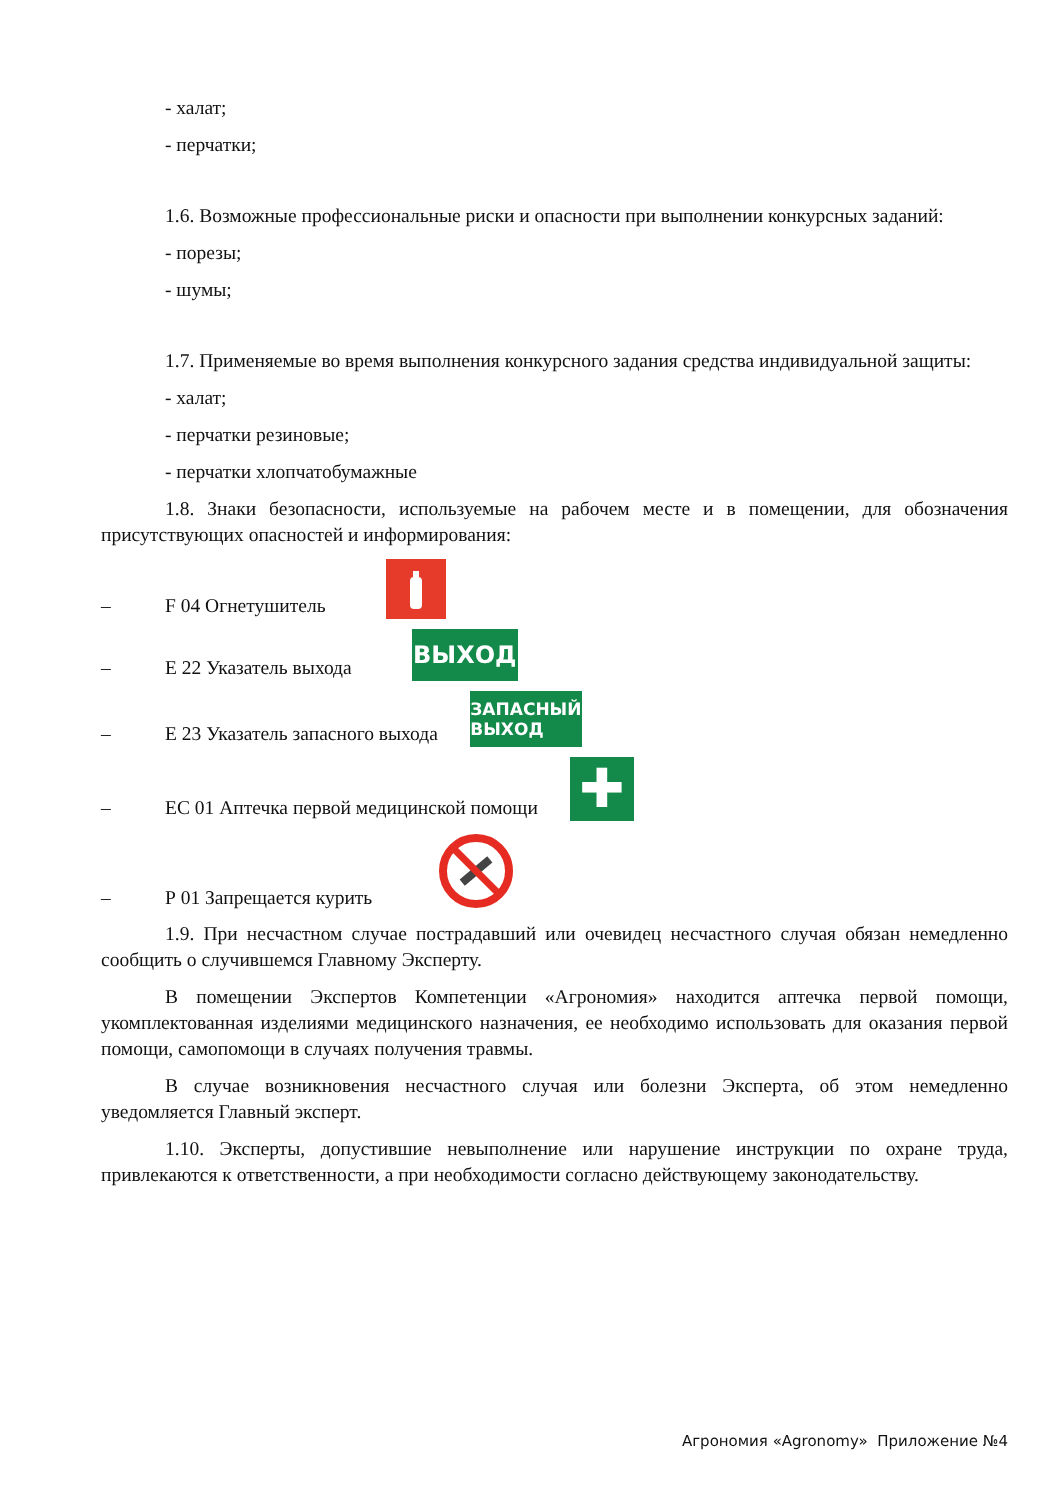- халат;
- перчатки;
1.6. Возможные профессиональные риски и опасности при выполнении конкурсных заданий:
- порезы;
- шумы;
1.7. Применяемые во время выполнения конкурсного задания средства индивидуальной защиты:
- халат;
- перчатки резиновые;
- перчатки хлопчатобумажные
1.8. Знаки безопасности, используемые на рабочем месте и в помещении, для обозначения присутствующих опасностей и информирования:
– F 04 Огнетушитель
– Е 22 Указатель выхода ВЫХОД
– Е 23 Указатель запасного выхода ЗАПАСНЫЙ
ВЫХОД
– ЕС 01 Аптечка первой медицинской помощи ✚
– Р 01 Запрещается курить
1.9. При несчастном случае пострадавший или очевидец несчастного случая обязан немедленно сообщить о случившемся Главному Эксперту.
В помещении Экспертов Компетенции «Агрономия» находится аптечка первой помощи, укомплектованная изделиями медицинского назначения, ее необходимо использовать для оказания первой помощи, самопомощи в случаях получения травмы.
В случае возникновения несчастного случая или болезни Эксперта, об этом немедленно уведомляется Главный эксперт.
1.10. Эксперты, допустившие невыполнение или нарушение инструкции по охране труда, привлекаются к ответственности, а при необходимости согласно действующему законодательству.
Агрономия «Agronomy» Приложение №4